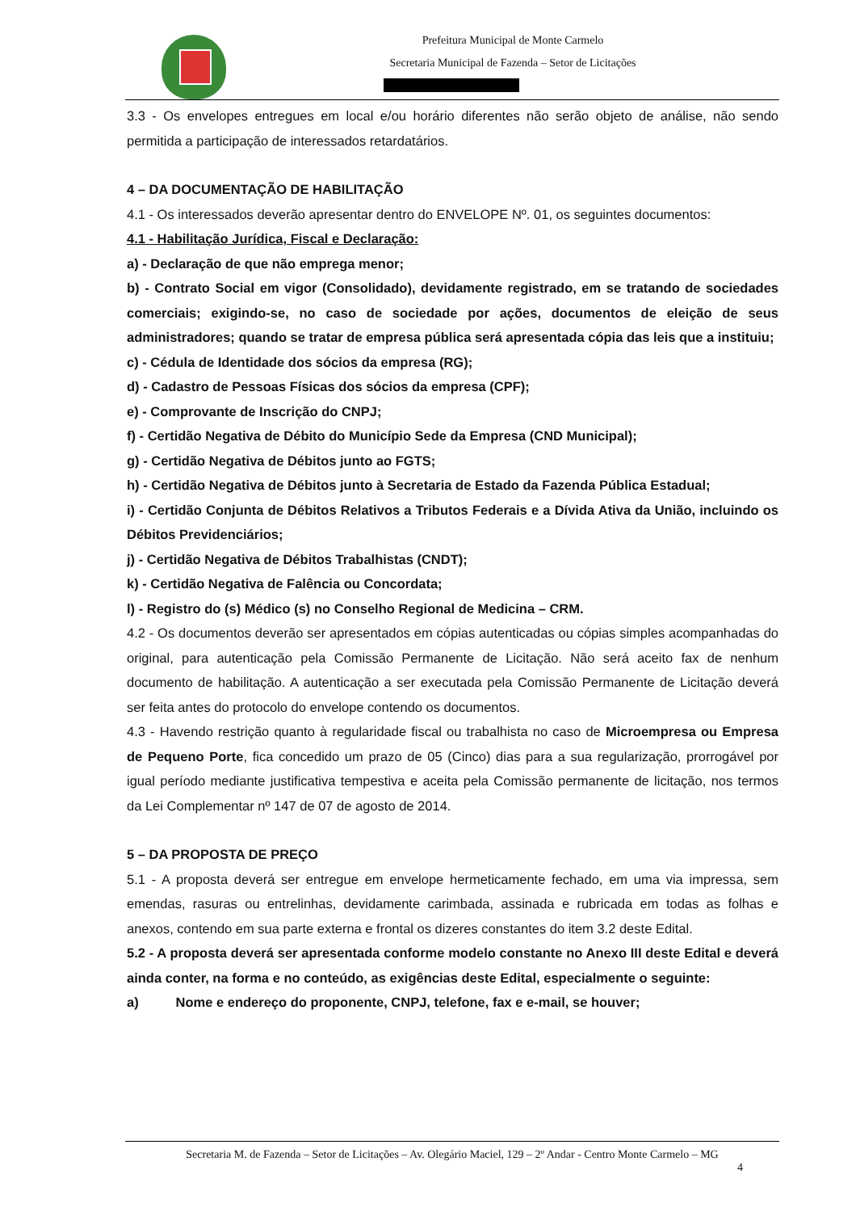Prefeitura Municipal de Monte Carmelo
Secretaria Municipal de Fazenda – Setor de Licitações
3.3 - Os envelopes entregues em local e/ou horário diferentes não serão objeto de análise, não sendo permitida a participação de interessados retardatários.
4 – DA DOCUMENTAÇÃO DE HABILITAÇÃO
4.1 - Os interessados deverão apresentar dentro do ENVELOPE Nº. 01, os seguintes documentos:
4.1 - Habilitação Jurídica, Fiscal e Declaração:
a) - Declaração de que não emprega menor;
b) - Contrato Social em vigor (Consolidado), devidamente registrado, em se tratando de sociedades comerciais; exigindo-se, no caso de sociedade por ações, documentos de eleição de seus administradores; quando se tratar de empresa pública será apresentada cópia das leis que a instituiu;
c) - Cédula de Identidade dos sócios da empresa (RG);
d) - Cadastro de Pessoas Físicas dos sócios da empresa (CPF);
e) - Comprovante de Inscrição do CNPJ;
f) - Certidão Negativa de Débito do Município Sede da Empresa (CND Municipal);
g) - Certidão Negativa de Débitos junto ao FGTS;
h) - Certidão Negativa de Débitos junto à Secretaria de Estado da Fazenda Pública Estadual;
i) - Certidão Conjunta de Débitos Relativos a Tributos Federais e a Dívida Ativa da União, incluindo os Débitos Previdenciários;
j) - Certidão Negativa de Débitos Trabalhistas (CNDT);
k) - Certidão Negativa de Falência ou Concordata;
l) - Registro do (s) Médico (s) no Conselho Regional de Medicina – CRM.
4.2 - Os documentos deverão ser apresentados em cópias autenticadas ou cópias simples acompanhadas do original, para autenticação pela Comissão Permanente de Licitação. Não será aceito fax de nenhum documento de habilitação. A autenticação a ser executada pela Comissão Permanente de Licitação deverá ser feita antes do protocolo do envelope contendo os documentos.
4.3 - Havendo restrição quanto à regularidade fiscal ou trabalhista no caso de Microempresa ou Empresa de Pequeno Porte, fica concedido um prazo de 05 (Cinco) dias para a sua regularização, prorrogável por igual período mediante justificativa tempestiva e aceita pela Comissão permanente de licitação, nos termos da Lei Complementar nº 147 de 07 de agosto de 2014.
5 – DA PROPOSTA DE PREÇO
5.1 - A proposta deverá ser entregue em envelope hermeticamente fechado, em uma via impressa, sem emendas, rasuras ou entrelinhas, devidamente carimbada, assinada e rubricada em todas as folhas e anexos, contendo em sua parte externa e frontal os dizeres constantes do item 3.2 deste Edital.
5.2 - A proposta deverá ser apresentada conforme modelo constante no Anexo III deste Edital e deverá ainda conter, na forma e no conteúdo, as exigências deste Edital, especialmente o seguinte:
a) Nome e endereço do proponente, CNPJ, telefone, fax e e-mail, se houver;
Secretaria M. de Fazenda – Setor de Licitações – Av. Olegário Maciel, 129 – 2º Andar - Centro Monte Carmelo – MG
4